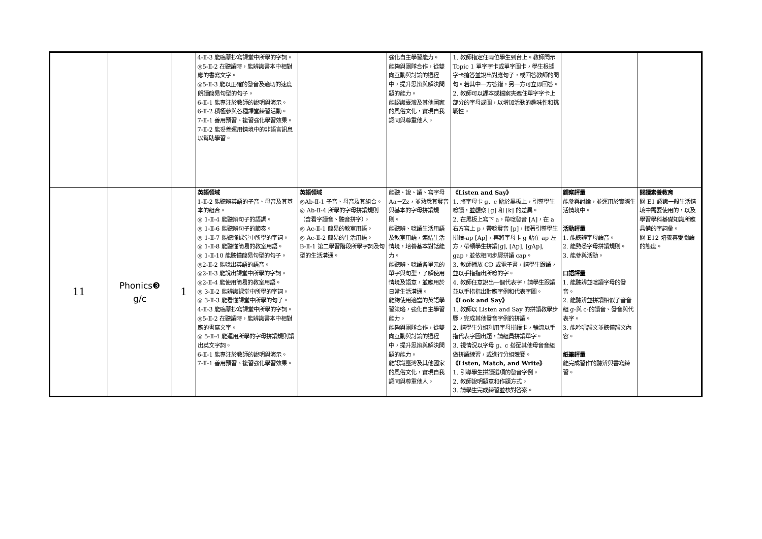| | | | 4-Ⅱ-3 能臨摹抄寫課堂中所學的字詞。 ◎5-Ⅱ-2 在聽讀時，能辨識書本中相對應的書寫文字。 ◎5-Ⅱ-3 能以正確的發音及適切的速度朗讀簡易句型的句子。 6-Ⅱ-1 能專注於教師的說明與演示。 6-Ⅱ-2 積極參與各種課堂練習活動。 7-Ⅱ-1 善用預習、複習強化學習效果。 7-Ⅱ-2 能妥善運用情境中的非語言訊息以幫助學習。 | | 強化自主學習能力。 能夠與團隊合作，從雙向互動與討論的過程中，提升思辨與解決問題的能力。 能認識臺灣及其他國家的風俗文化，實現自我認同與尊重他人。 | 1. 教師指定任兩位學生到台上。教師閃示 Topic 1 單字字卡或單字圖卡，學生根據字卡搶答並說出對應句子，或回答教師的問句。若其中一方答錯，另一方可立即回答。 2. 教師可以課本或檔案夾遮住單字字卡上部分的字母或圖，以增加活動的趣味性和挑戰性。 | | |
| 11 | Phonics❸ g/c | 1 | 英語領域 1-Ⅱ-2 能聽辨英語的子音、母音及其基本的組合。 ◎ 1-Ⅱ-4 能聽辨句子的語調。 ◎ 1-Ⅱ-6 能聽辨句子的節奏。 ◎ 1-Ⅱ-7 能聽懂課堂中所學的字詞。 ◎ 1-Ⅱ-8 能聽懂簡易的教室用語。 ◎ 1-Ⅱ-10 能聽懂簡易句型的句子。 ◎2-Ⅱ-2 能唸出英語的語音。 ◎2-Ⅱ-3 能說出課堂中所學的字詞。 ◎2-Ⅱ-4 能使用簡易的教室用語。 ◎ 3-Ⅱ-2 能辨識課堂中所學的字詞。 ◎ 3-Ⅱ-3 能看懂課堂中所學的句子。 4-Ⅱ-3 能臨摹抄寫課堂中所學的字詞。 ◎5-Ⅱ-2 在聽讀時，能辨識書本中相對應的書寫文字。 ◎ 5-Ⅱ-4 能運用所學的字母拼讀規則讀出英文字詞。 6-Ⅱ-1 能專注於教師的說明與演示。 7-Ⅱ-1 善用預習、複習強化學習效果。 | 英語領域 ◎Ab-Ⅱ-1 子音、母音及其組合。 ◎ Ab-Ⅱ-4 所學的字母拼讀規則（含看字讀音、聽音拼字）。 ◎ Ac-Ⅱ-1 簡易的教室用語。 ◎ Ac-Ⅱ-2 簡易的生活用語。 B-Ⅱ-1 第二學習階段所學字詞及句型的生活溝通。 | 能聽、說、讀、寫字母 Aa－Zz，並熟悉其發音與基本的字母拼讀規則。 能聽辨、唸讀生活用語及教室用語，連結生活情境，培養基本對話能力。 能聽辨、唸讀各單元的單字與句型，了解使用情境及語意，並應用於日常生活溝通。 能夠使用適當的英語學習策略，強化自主學習能力。 能夠與團隊合作，從雙向互動與討論的過程中，提升思辨與解決問題的能力。 能認識臺灣及其他國家的風俗文化，實現自我認同與尊重他人。 | 《Listen and Say》 1. 將字母卡 g、c 貼於黑板上，引導學生唸讀，並觀察 [g] 和 [k] 的差異。 2. 在黑板上寫下 a，帶唸發音 [A]，在 a 右方寫上 p，帶唸發音 [p]，接著引導學生拼讀-ap [Ap]，再將字母卡 g 貼在 ap 左方，帶領學生拼讀[g], [Ap], [gAp], gap，並依相同步驟拼讀 cap。 3. 教師播放 CD 或電子書，請學生跟讀，並以手指指出所唸的字。 4. 教師任意說出一個代表字，請學生跟讀並以手指指出對應字例和代表字圖。 《Look and Say》 1. 教師以 Listen and Say 的拼讀教學步驟，完成其他發音字例的拼讀。 2. 請學生分組利用字母拼讀卡，輪流以手指代表字圖出題，請組員拼讀單字。 3. 視情況以字母 g、c 搭配其他母音音組做拼讀練習，或進行分組競賽。 《Listen, Match, and Write》 1. 引導學生拼讀選項的發音字例。 2. 教師說明題意和作題方式。 3. 請學生完成練習並核對答案。 | 觀察評量 能參與討論，並運用於實際生活情境中。 活動評量 1. 能聽辨字母讀音。 2. 能熟悉字母拼讀規則。 3. 能參與活動。 口語評量 1. 能聽辨並唸讀字母的發音。 2. 能聽辨並拼讀相似子音音組 g-與 c-的讀音、發音與代表字。 3. 能吟唱韻文並聽懂韻文內容。 紙筆評量 能完成習作的聽辨與書寫練習。 | 閱讀素養教育 閱 E1 認識一般生活情境中需要使用的，以及學習學科基礎知識所應具備的字詞彙。 閱 E12 培養喜愛閱讀的態度。 |